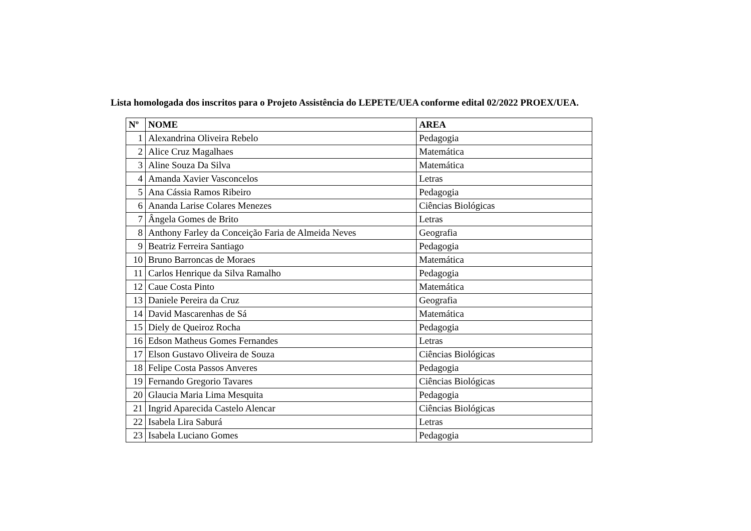Lista homologada dos inscritos para o Projeto Assistência do LEPETE/UEA conforme edital 02/2022 PROEX/UEA.
| Nº | NOME | AREA |
| --- | --- | --- |
| 1 | Alexandrina Oliveira Rebelo | Pedagogia |
| 2 | Alice Cruz Magalhaes | Matemática |
| 3 | Aline Souza Da Silva | Matemática |
| 4 | Amanda Xavier Vasconcelos | Letras |
| 5 | Ana Cássia Ramos Ribeiro | Pedagogia |
| 6 | Ananda Larise Colares Menezes | Ciências Biológicas |
| 7 | Ângela Gomes de Brito | Letras |
| 8 | Anthony Farley da Conceição Faria de Almeida Neves | Geografia |
| 9 | Beatriz Ferreira Santiago | Pedagogia |
| 10 | Bruno Barroncas de Moraes | Matemática |
| 11 | Carlos Henrique da Silva Ramalho | Pedagogia |
| 12 | Caue Costa Pinto | Matemática |
| 13 | Daniele Pereira da Cruz | Geografia |
| 14 | David Mascarenhas de Sá | Matemática |
| 15 | Diely de Queiroz Rocha | Pedagogia |
| 16 | Edson Matheus Gomes Fernandes | Letras |
| 17 | Elson Gustavo Oliveira de Souza | Ciências Biológicas |
| 18 | Felipe Costa Passos Anveres | Pedagogia |
| 19 | Fernando Gregorio Tavares | Ciências Biológicas |
| 20 | Glaucia Maria Lima Mesquita | Pedagogia |
| 21 | Ingrid Aparecida Castelo Alencar | Ciências Biológicas |
| 22 | Isabela Lira Saburá | Letras |
| 23 | Isabela Luciano Gomes | Pedagogia |